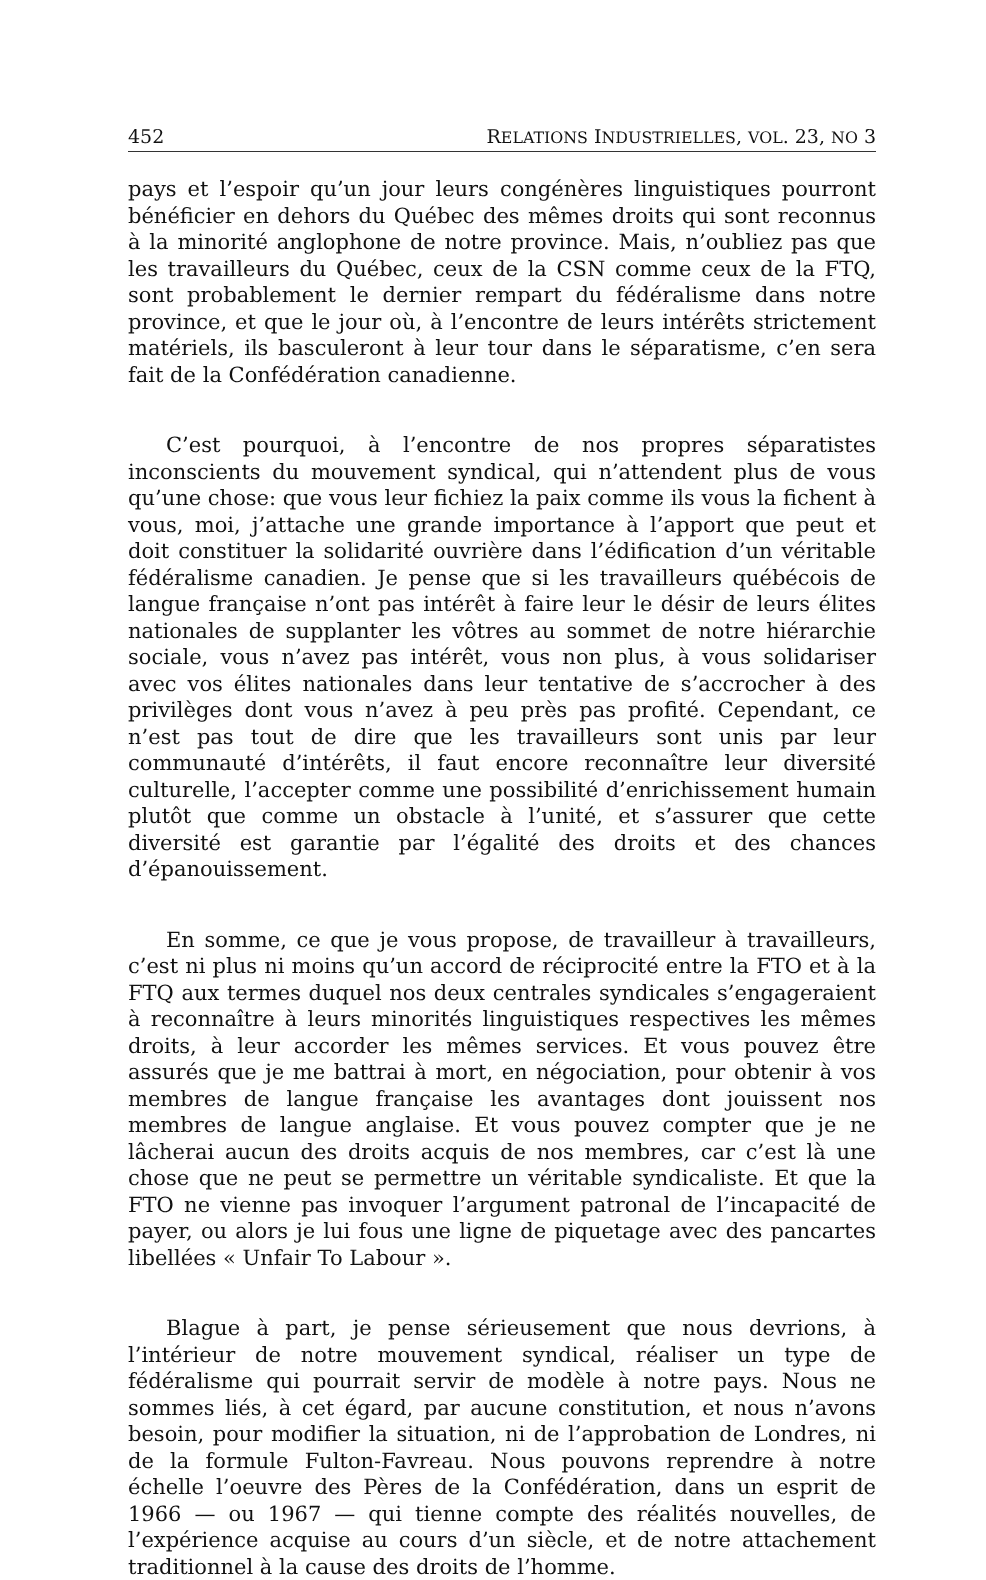452 RELATIONS INDUSTRIELLES, VOL. 23, NO 3
pays et l’espoir qu’un jour leurs congénères linguistiques pourront bénéficier en dehors du Québec des mêmes droits qui sont reconnus à la minorité anglophone de notre province. Mais, n’oubliez pas que les travailleurs du Québec, ceux de la CSN comme ceux de la FTQ, sont probablement le dernier rempart du fédéralisme dans notre province, et que le jour où, à l’encontre de leurs intérêts strictement matériels, ils basculeront à leur tour dans le séparatisme, c’en sera fait de la Confédération canadienne.
C’est pourquoi, à l’encontre de nos propres séparatistes inconscients du mouvement syndical, qui n’attendent plus de vous qu’une chose: que vous leur fichiez la paix comme ils vous la fichent à vous, moi, j’attache une grande importance à l’apport que peut et doit constituer la solidarité ouvrière dans l’édification d’un véritable fédéralisme canadien. Je pense que si les travailleurs québécois de langue française n’ont pas intérêt à faire leur le désir de leurs élites nationales de supplanter les vôtres au sommet de notre hiérarchie sociale, vous n’avez pas intérêt, vous non plus, à vous solidariser avec vos élites nationales dans leur tentative de s’accrocher à des privilèges dont vous n’avez à peu près pas profité. Cependant, ce n’est pas tout de dire que les travailleurs sont unis par leur communauté d’intérêts, il faut encore reconnaître leur diversité culturelle, l’accepter comme une possibilité d’enrichissement humain plutôt que comme un obstacle à l’unité, et s’assurer que cette diversité est garantie par l’égalité des droits et des chances d’épanouissement.
En somme, ce que je vous propose, de travailleur à travailleurs, c’est ni plus ni moins qu’un accord de réciprocité entre la FTO et à la FTQ aux termes duquel nos deux centrales syndicales s’engageraient à reconnaître à leurs minorités linguistiques respectives les mêmes droits, à leur accorder les mêmes services. Et vous pouvez être assurés que je me battrai à mort, en négociation, pour obtenir à vos membres de langue française les avantages dont jouissent nos membres de langue anglaise. Et vous pouvez compter que je ne lâcherai aucun des droits acquis de nos membres, car c’est là une chose que ne peut se permettre un véritable syndicaliste. Et que la FTO ne vienne pas invoquer l’argument patronal de l’incapacité de payer, ou alors je lui fous une ligne de piquetage avec des pancartes libellées « Unfair To Labour ».
Blague à part, je pense sérieusement que nous devrions, à l’intérieur de notre mouvement syndical, réaliser un type de fédéralisme qui pourrait servir de modèle à notre pays. Nous ne sommes liés, à cet égard, par aucune constitution, et nous n’avons besoin, pour modifier la situation, ni de l’approbation de Londres, ni de la formule Fulton-Favreau. Nous pouvons reprendre à notre échelle l’oeuvre des Pères de la Confédération, dans un esprit de 1966 — ou 1967 — qui tienne compte des réalités nouvelles, de l’expérience acquise au cours d’un siècle, et de notre attachement traditionnel à la cause des droits de l’homme.